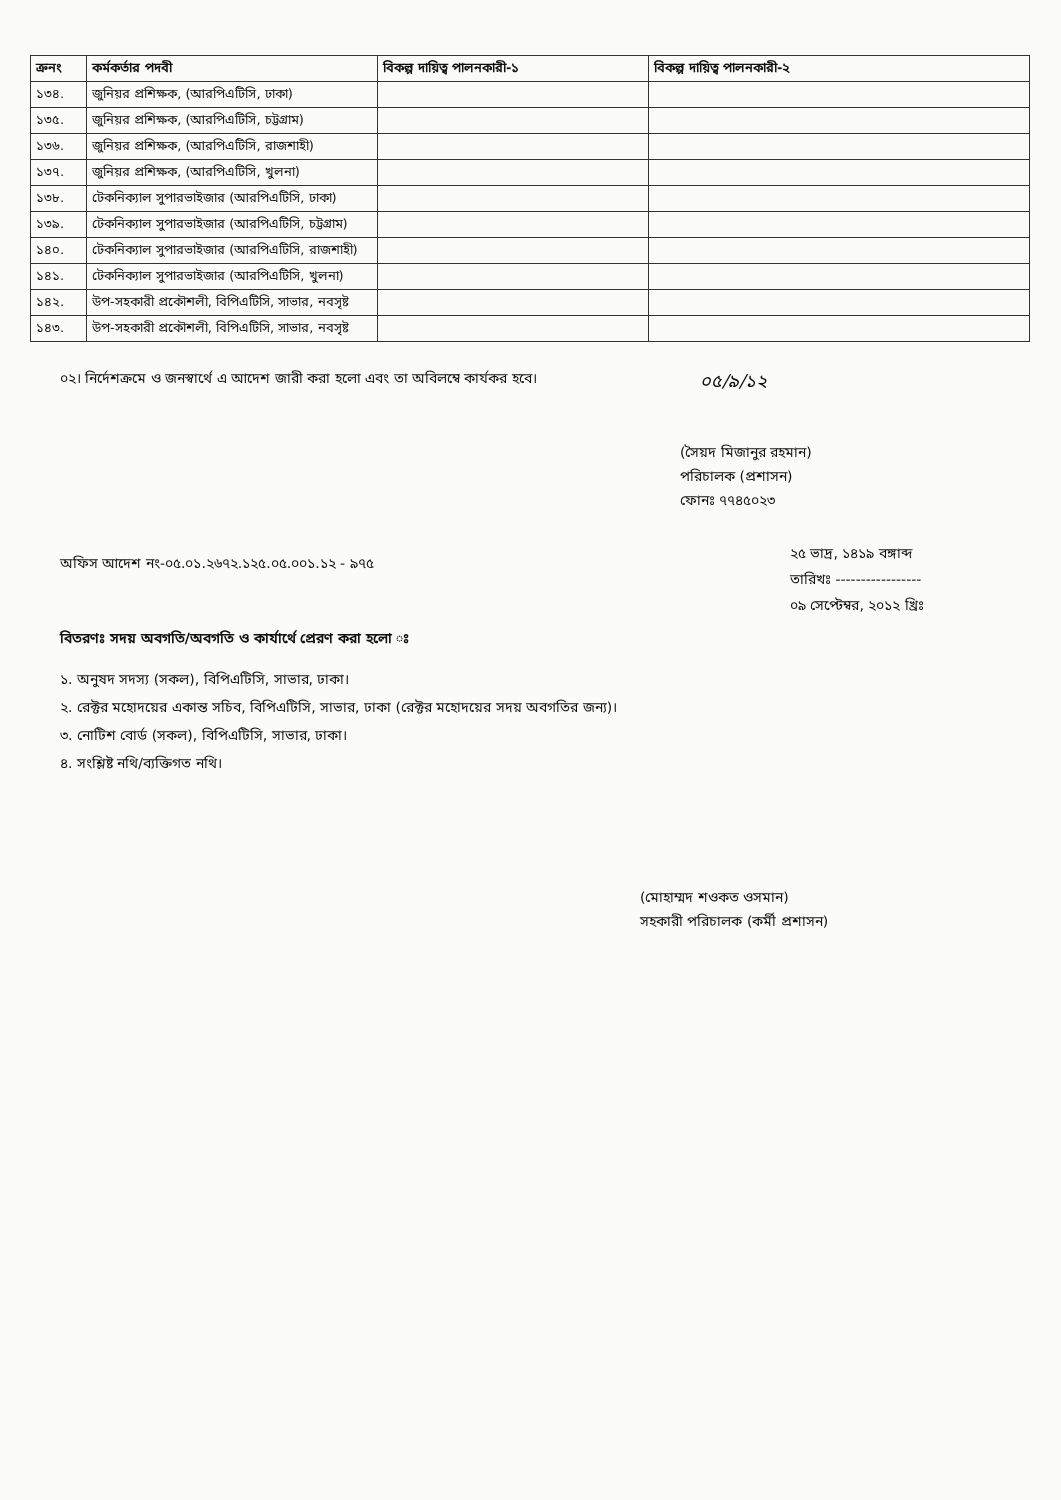| ক্রনং | কর্মকর্তার পদবী | বিকল্প দায়িত্ব পালনকারী-১ | বিকল্প দায়িত্ব পালনকারী-২ |
| --- | --- | --- | --- |
| ১৩৪. | জুনিয়র প্রশিক্ষক, (আরপিএটিসি, ঢাকা) | | |
| ১৩৫. | জুনিয়র প্রশিক্ষক, (আরপিএটিসি, চট্টগ্রাম) | | |
| ১৩৬. | জুনিয়র প্রশিক্ষক, (আরপিএটিসি, রাজশাহী) | | |
| ১৩৭. | জুনিয়র প্রশিক্ষক, (আরপিএটিসি, খুলনা) | | |
| ১৩৮. | টেকনিক্যাল সুপারভাইজার (আরপিএটিসি, ঢাকা) | | |
| ১৩৯. | টেকনিক্যাল সুপারভাইজার (আরপিএটিসি, চট্টগ্রাম) | | |
| ১৪০. | টেকনিক্যাল সুপারভাইজার (আরপিএটিসি, রাজশাহী) | | |
| ১৪১. | টেকনিক্যাল সুপারভাইজার (আরপিএটিসি, খুলনা) | | |
| ১৪২. | উপ-সহকারী প্রকৌশলী, বিপিএটিসি, সাভার, নবসৃষ্ট | | |
| ১৪৩. | উপ-সহকারী প্রকৌশলী, বিপিএটিসি, সাভার, নবসৃষ্ট | | |
০২। নির্দেশক্রমে ও জনস্বার্থে এ আদেশ জারী করা হলো এবং তা অবিলম্বে কার্যকর হবে।
০৫/৯/১২
(সৈয়দ মিজানুর রহমান)
পরিচালক (প্রশাসন)
ফোনঃ ৭৭৪৫০২৩
অফিস আদেশ নং-০৫.০১.২৬৭২.১২৫.০৫.০০১.১২ - ৯৭৫
২৫ ভাদ্র, ১৪১৯ বঙ্গাব্দ
তারিখঃ -----------------
০৯ সেপ্টেম্বর, ২০১২ খ্রিঃ
বিতরণঃ সদয় অবগতি/অবগতি ও কার্যার্থে প্রেরণ করা হলো ঃ
১. অনুষদ সদস্য (সকল), বিপিএটিসি, সাভার, ঢাকা।
২. রেক্টর মহোদয়ের একান্ত সচিব, বিপিএটিসি, সাভার, ঢাকা (রেক্টর মহোদয়ের সদয় অবগতির জন্য)।
৩. নোটিশ বোর্ড (সকল), বিপিএটিসি, সাভার, ঢাকা।
৪. সংশ্লিষ্ট নথি/ব্যক্তিগত নথি।
(মোহাম্মদ শওকত ওসমান)
সহকারী পরিচালক (কর্মী প্রশাসন)